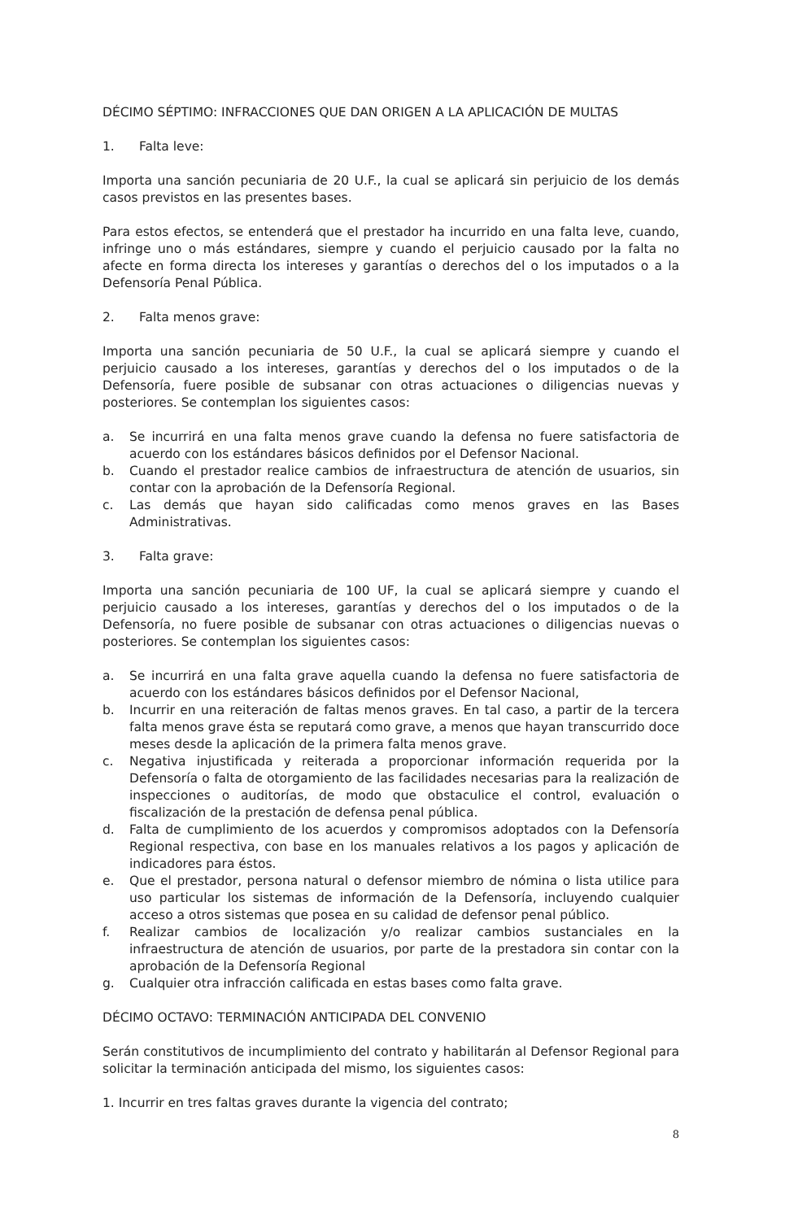DÉCIMO SÉPTIMO: INFRACCIONES QUE DAN ORIGEN A LA APLICACIÓN DE MULTAS
1. Falta leve:
Importa una sanción pecuniaria de 20 U.F., la cual se aplicará sin perjuicio de los demás casos previstos en las presentes bases.
Para estos efectos, se entenderá que el prestador ha incurrido en una falta leve, cuando, infringe uno o más estándares, siempre y cuando el perjuicio causado por la falta no afecte en forma directa los intereses y garantías o derechos del o los imputados o a la Defensoría Penal Pública.
2. Falta menos grave:
Importa una sanción pecuniaria de 50 U.F., la cual se aplicará siempre y cuando el perjuicio causado a los intereses, garantías y derechos del o los imputados o de la Defensoría, fuere posible de subsanar con otras actuaciones o diligencias nuevas y posteriores. Se contemplan los siguientes casos:
a. Se incurrirá en una falta menos grave cuando la defensa no fuere satisfactoria de acuerdo con los estándares básicos definidos por el Defensor Nacional.
b. Cuando el prestador realice cambios de infraestructura de atención de usuarios, sin contar con la aprobación de la Defensoría Regional.
c. Las demás que hayan sido calificadas como menos graves en las Bases Administrativas.
3. Falta grave:
Importa una sanción pecuniaria de 100 UF, la cual se aplicará siempre y cuando el perjuicio causado a los intereses, garantías y derechos del o los imputados o de la Defensoría, no fuere posible de subsanar con otras actuaciones o diligencias nuevas o posteriores. Se contemplan los siguientes casos:
a. Se incurrirá en una falta grave aquella cuando la defensa no fuere satisfactoria de acuerdo con los estándares básicos definidos por el Defensor Nacional,
b. Incurrir en una reiteración de faltas menos graves. En tal caso, a partir de la tercera falta menos grave ésta se reputará como grave, a menos que hayan transcurrido doce meses desde la aplicación de la primera falta menos grave.
c. Negativa injustificada y reiterada a proporcionar información requerida por la Defensoría o falta de otorgamiento de las facilidades necesarias para la realización de inspecciones o auditorías, de modo que obstaculice el control, evaluación o fiscalización de la prestación de defensa penal pública.
d. Falta de cumplimiento de los acuerdos y compromisos adoptados con la Defensoría Regional respectiva, con base en los manuales relativos a los pagos y aplicación de indicadores para éstos.
e. Que el prestador, persona natural o defensor miembro de nómina o lista utilice para uso particular los sistemas de información de la Defensoría, incluyendo cualquier acceso a otros sistemas que posea en su calidad de defensor penal público.
f. Realizar cambios de localización y/o realizar cambios sustanciales en la infraestructura de atención de usuarios, por parte de la prestadora sin contar con la aprobación de la Defensoría Regional
g. Cualquier otra infracción calificada en estas bases como falta grave.
DÉCIMO OCTAVO: TERMINACIÓN ANTICIPADA DEL CONVENIO
Serán constitutivos de incumplimiento del contrato y habilitarán al Defensor Regional para solicitar la terminación anticipada del mismo, los siguientes casos:
1. Incurrir en tres faltas graves durante la vigencia del contrato;
8